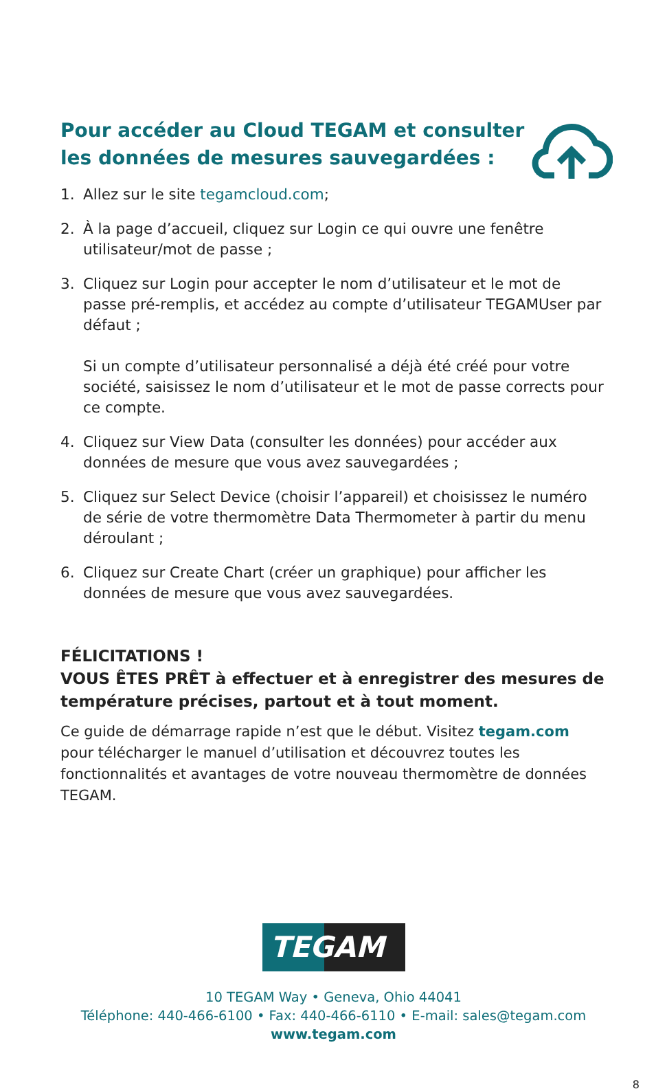Pour accéder au Cloud TEGAM et consulter les données de mesures sauvegardées :
1. Allez sur le site tegamcloud.com;
2. À la page d’accueil, cliquez sur Login ce qui ouvre une fenêtre utilisateur/mot de passe ;
3. Cliquez sur Login pour accepter le nom d’utilisateur et le mot de passe pré-remplis, et accédez au compte d’utilisateur TEGAMUser par défaut ;
Si un compte d’utilisateur personnalisé a déjà été créé pour votre société, saisissez le nom d’utilisateur et le mot de passe corrects pour ce compte.
4. Cliquez sur View Data (consulter les données) pour accéder aux données de mesure que vous avez sauvegardées ;
5. Cliquez sur Select Device (choisir l’appareil) et choisissez le numéro de série de votre thermomètre Data Thermometer à partir du menu déroulant ;
6. Cliquez sur Create Chart (créer un graphique) pour afficher les données de mesure que vous avez sauvegardées.
FÉLICITATIONS !
VOUS ÊTES PRÊT à effectuer et à enregistrer des mesures de température précises, partout et à tout moment.
Ce guide de démarrage rapide n’est que le début. Visitez tegam.com pour télécharger le manuel d’utilisation et découvrez toutes les fonctionnalités et avantages de votre nouveau thermomètre de données TEGAM.
TEGAM
10 TEGAM Way • Geneva, Ohio 44041
Téléphone: 440-466-6100 • Fax: 440-466-6110 • E-mail: sales@tegam.com
www.tegam.com
8